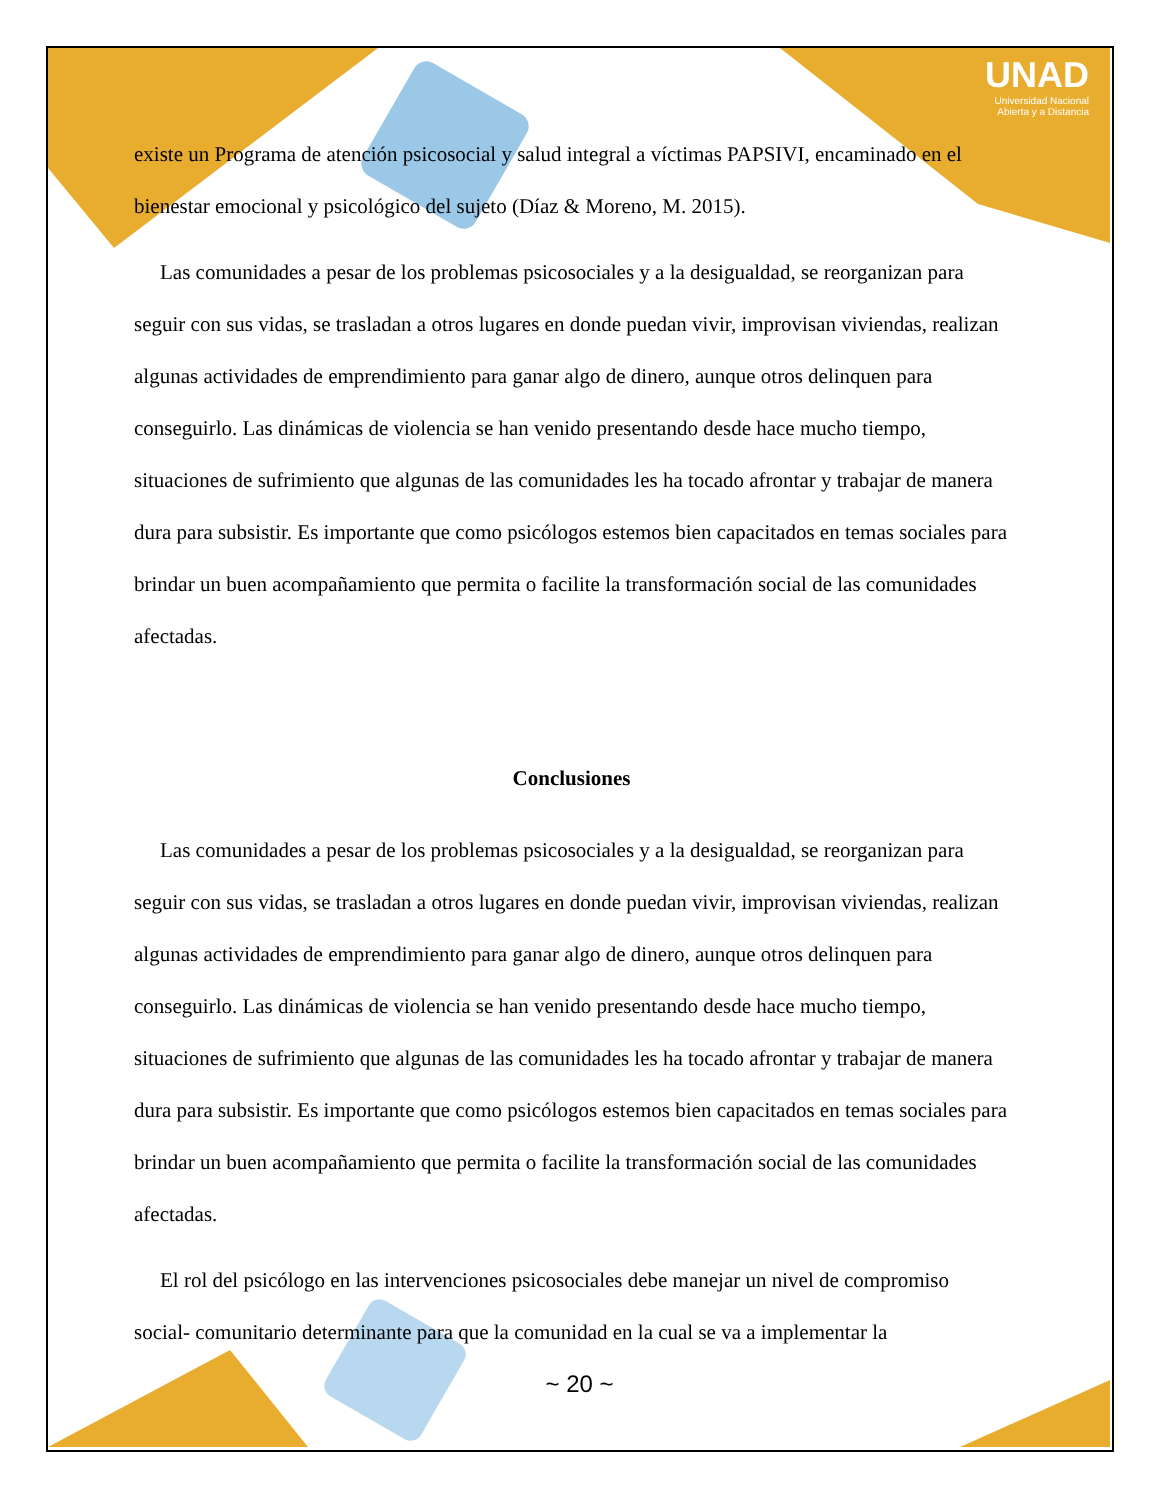UNAD
Universidad Nacional
Abierta y a Distancia
existe un Programa de atención psicosocial y salud integral a víctimas PAPSIVI, encaminado en el bienestar emocional y psicológico del sujeto (Díaz & Moreno, M. 2015).
Las comunidades a pesar de los problemas psicosociales y a la desigualdad, se reorganizan para seguir con sus vidas, se trasladan a otros lugares en donde puedan vivir, improvisan viviendas, realizan algunas actividades de emprendimiento para ganar algo de dinero, aunque otros delinquen para conseguirlo. Las dinámicas de violencia se han venido presentando desde hace mucho tiempo, situaciones de sufrimiento que algunas de las comunidades les ha tocado afrontar y trabajar de manera dura para subsistir. Es importante que como psicólogos estemos bien capacitados en temas sociales para brindar un buen acompañamiento que permita o facilite la transformación social de las comunidades afectadas.
Conclusiones
Las comunidades a pesar de los problemas psicosociales y a la desigualdad, se reorganizan para seguir con sus vidas, se trasladan a otros lugares en donde puedan vivir, improvisan viviendas, realizan algunas actividades de emprendimiento para ganar algo de dinero, aunque otros delinquen para conseguirlo. Las dinámicas de violencia se han venido presentando desde hace mucho tiempo, situaciones de sufrimiento que algunas de las comunidades les ha tocado afrontar y trabajar de manera dura para subsistir. Es importante que como psicólogos estemos bien capacitados en temas sociales para brindar un buen acompañamiento que permita o facilite la transformación social de las comunidades afectadas.
El rol del psicólogo en las intervenciones psicosociales debe manejar un nivel de compromiso social- comunitario determinante para que la comunidad en la cual se va a implementar la
~ 20 ~